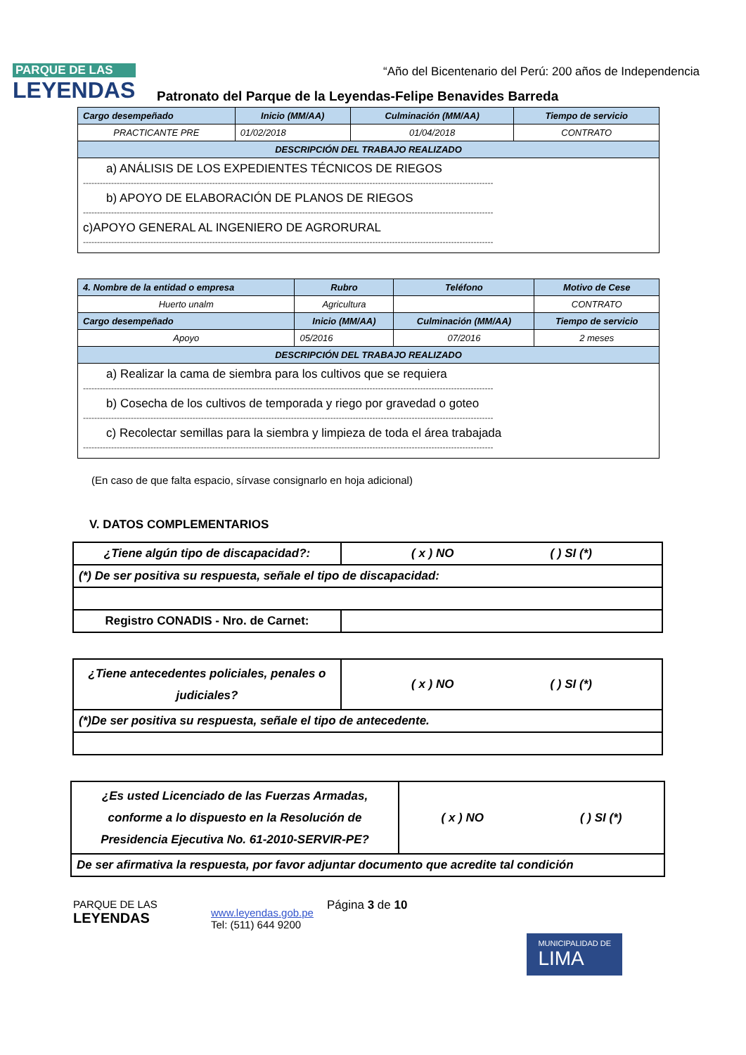PARQUE DE LAS
LEYENDAS
“Año del Bicentenario del Perú: 200 años de Independencia
Patronato del Parque de la Leyendas-Felipe Benavides Barreda
| Cargo desempeñado | Inicio (MM/AA) | Culminación (MM/AA) | Tiempo de servicio |
| --- | --- | --- | --- |
| PRACTICANTE PRE | 01/02/2018 | 01/04/2018 | CONTRATO |
| DESCRIPCIÓN DEL TRABAJO REALIZADO | | | |
| a) ANÁLISIS DE LOS EXPEDIENTES TÉCNICOS DE RIEGOS -------------------------------------------------------------------------------------------------------------------------------------------------- b) APOYO DE ELABORACIÓN DE PLANOS DE RIEGOS -------------------------------------------------------------------------------------------------------------------------------------------------- c)APOYO GENERAL AL INGENIERO DE AGRORURAL -------------------------------------------------------------------------------------------------------------------------------------------------- | | | |
| 4. Nombre de la entidad o empresa | Rubro | Teléfono | Motivo de Cese |
| --- | --- | --- | --- |
| Huerto unalm | Agricultura | | CONTRATO |
| Cargo desempeñado | Inicio (MM/AA) | Culminación (MM/AA) | Tiempo de servicio |
| Apoyo | 05/2016 | 07/2016 | 2 meses |
| DESCRIPCIÓN DEL TRABAJO REALIZADO | | | |
| a) Realizar la cama de siembra para los cultivos que se requiera -------------------------------------------------------------------------------------------------------------------------------------------------- b) Cosecha de los cultivos de temporada y riego por gravedad o goteo -------------------------------------------------------------------------------------------------------------------------------------------------- c) Recolectar semillas para la siembra y limpieza de toda el área trabajada -------------------------------------------------------------------------------------------------------------------------------------------------- | | | |
(En caso de que falta espacio, sírvase consignarlo en hoja adicional)
V. DATOS COMPLEMENTARIOS
| ¿Tiene algún tipo de discapacidad?: | ( x ) NO ( ) SI (*) |
| (*) De ser positiva su respuesta, señale el tipo de discapacidad: | |
| Registro CONADIS - Nro. de Carnet: | |
| ¿Tiene antecedentes policiales, penales o judiciales? | ( x ) NO ( ) SI (*) |
| (*)De ser positiva su respuesta, señale el tipo de antecedente. | |
| ¿Es usted Licenciado de las Fuerzas Armadas, conforme a lo dispuesto en la Resolución de Presidencia Ejecutiva No. 61-2010-SERVIR-PE? | ( x ) NO ( ) SI (*) |
| De ser afirmativa la respuesta, por favor adjuntar documento que acredite tal condición | |
PARQUE DE LAS
LEYENDAS
www.leyendas.gob.pe
Tel: (511) 644 9200
Página 3 de 10
MUNICIPALIDAD DE
LIMA